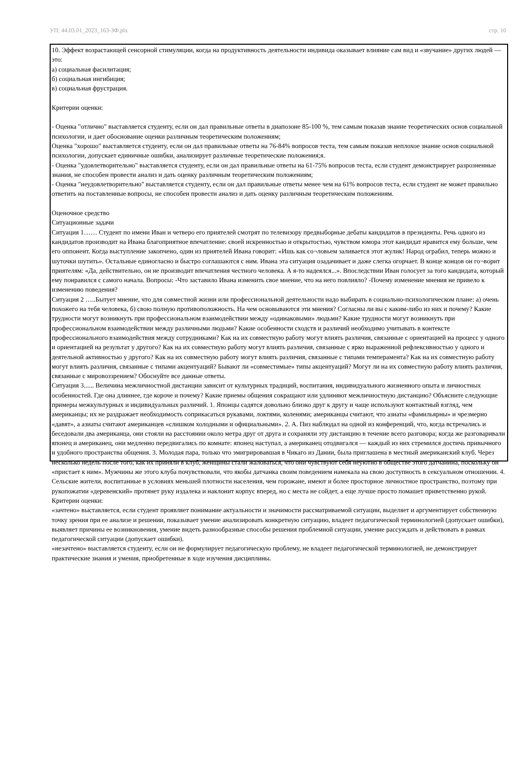УП: 44.03.01_2023_163-ЗФ.plx стр. 10
10. Эффект возрастающей сенсорной стимуляции, когда на продуктивность деятельности индивида оказывает влияние сам вид и «звучание» других людей — это:
а) социальная фасилитация;
б) социальная ингибиция;
в) социальная фрустрация.
Критерии оценки:
- Оценка "отлично" выставляется студенту, если он дал правильные ответы в диапозоне 85-100 %, тем самым показав знание теоретических основ социальной психологии, и дает обоснование оценки различным теоретическим положениям;
Оценка "хорошо" выставляется студенту, если он дал правильные ответы на 76-84% вопросов теста, тем самым показав неплохое знание основ социальной психологии, допускает единичные ошибки, анализирует различные теоретические положения;я.
- Оценка "удовлетворительно" выставляется студенту, если он дал правильные ответы на 61-75% вопросов теста, если студент демонстрирует разрозненные знания, не способен провести анализ и дать оценку различным теоретическим положениям;
- Оценка "неудовлетворительно" выставляется студенту, если он дал правильные ответы менее чем на 61% вопросов теста, если студент не может правильно ответить на поставленные вопросы, не способен провести анализ и дать оценку различным теоретическим положениям.
Оценочное средство
Ситуационные задачи
Ситуация 1…… Студент по имени Иван и четверо его приятелей смотрят по телевизору предвыборные дебаты кандидатов в президенты. Речь одного из кандидатов производит на Ивана благоприятное впечатление: своей искренностью и открытостью, чувством юмора этот кандидат нравится ему больше, чем его оппонент. Когда выступление закопчено, один из приятелей Ивана говорит: «Ишь как со¬ловьем заливается этот жулик! Народ ограбил, теперь можно и шуточки шутить». Остальные единогласно и быстро соглашаются с ним. Ивана эта ситуация озадачивает и даже слегка огорчает. В конце концов он го¬ворит приятелям: «Да, действительно, он не производит впечатления честного человека. А я-то надеялся...». Впоследствии Иван голосует за того кандидата, который ему понравился с самого начала. Вопросы: -Что заставило Ивана изменить свое мнение, что на него повлияло? -Почему изменение мнения не привело к изменению поведения?
Ситуация 2 …..Бытует мнение, что для совместной жизни или профессиональной деятельности надо выбирать в социально-психологическом плане: а) очень похожего на тебя человека, б) свою полную противоположность. На чем основываются эти мнения? Согласны ли вы с каким-либо из них и почему? Какие трудности могут возникнуть при профессиональном взаимодействии между «одинаковыми» людьми? Какие трудности могут возникнуть при профессиональном взаимодействии между различными людьми? Какие особенности сходств и различий необходимо учитывать в контексте профессионального взаимодействия между сотрудниками? Как на их совместную работу могут влиять различия, связанные с ориентацией на процесс у одного и ориентацией на результат у другого? Как на их совместную работу могут влиять различия, связанные с ярко выраженной рефлексивностью у одного и деятельной активностью у другого? Как на их совместную работу могут влиять различия, связанные с типами темперамента? Как на их совместную работу могут влиять различия, связанные с типами акцентуаций? Бывают ли «совместимые» типы акцентуаций? Могут ли на их совместную работу влиять различия, связанные с мировоззрением? Обоснуйте все данные ответы.
Ситуация 3...... Величина межличностной дистанции зависит от культурных традиций, воспитания, индивидуального жизненного опыта и личностных особенностей. Где она длиннее, где короче и почему? Какие приемы общения сокращают или удлиняют межличностную дистанцию? Объясните следующие примеры межкультурных и индивидуальных различий. 1. Японцы садятся довольно близко друг к другу и чаще используют контактный взгляд, чем американцы; их не раздражает необходимость соприкасаться рукавами, локтями, коленями; американцы считают, что азиаты «фамильярны» и чрезмерно «давят», а азиаты считают американцев «слишком холодными и официальными». 2. А. Пиз наблюдал на одной из конференций, что, когда встречались и беседовали два американца, они стояли на расстоянии около метра друг от друга и сохраняли эту дистанцию в течение всего разговора; когда же разговаривали японец и американец, они медленно передвигались по комнате: японец наступал, а американец отодвигался — каждый из них стремился достичь привычного и удобного пространства общения. 3. Молодая пара, только что эмигрировавшая в Чикаго из Дании, была приглашена в местный американский клуб. Через несколько недель после того, как их приняли в клуб, женщины стали жаловаться, что они чувствуют себя неуютно в обществе этого датчанина, поскольку он «пристает к ним». Мужчины же этого клуба почувствовали, что якобы датчанка своим поведением намекала на свою доступность в сексуальном отношении. 4. Сельские жители, воспитанные в условиях меньшей плотности населения, чем горожане, имеют и более просторное личностное пространство, поэтому при рукопожатии «деревенский» протянет руку издалека и наклонит корпус вперед, но с места не сойдет, а еще лучше просто помашет приветственно рукой.
Критерии оценки:
«зачтено» выставляется, если студент проявляет понимание актуальности и значимости рассматриваемой ситуации, выделяет и аргументирует собственную точку зрения при ее анализе и решении, показывает умение анализировать конкретную ситуацию, владеет педагогической терминологией (допускает ошибки), выявляет причины ее возникновения, умение видеть разнообразные способы решения проблемной ситуации, умение рассуждать и действовать в рамках педагогической ситуации (допускает ошибки).
«незачтено» выставляется студенту, если он не формулирует педагогическую проблему, не владеет педагогической терминологией, не демонстрирует практические знания и умения, приобретенные в ходе изучения дисциплины.